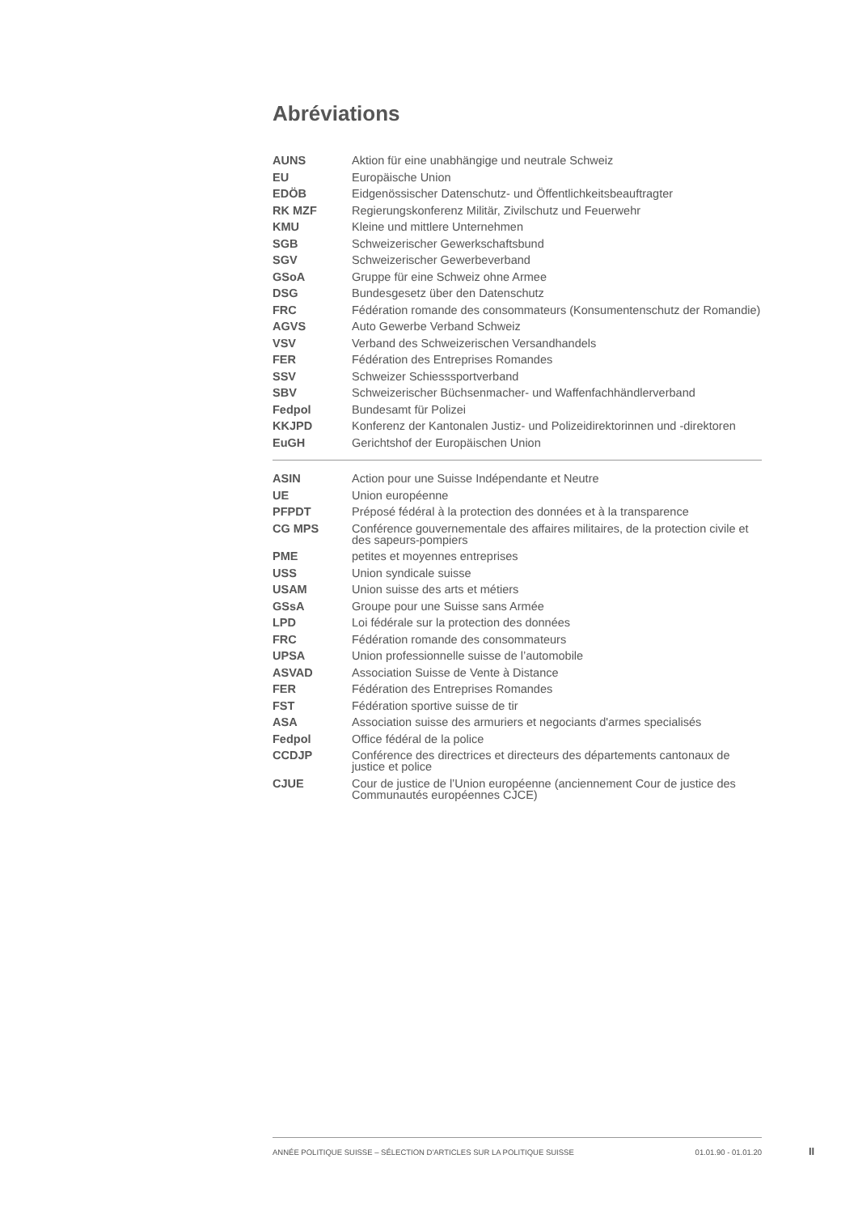Abréviations
| AUNS | Aktion für eine unabhängige und neutrale Schweiz |
| EU | Europäische Union |
| EDÖB | Eidgenössischer Datenschutz- und Öffentlichkeitsbeauftragter |
| RK MZF | Regierungskonferenz Militär, Zivilschutz und Feuerwehr |
| KMU | Kleine und mittlere Unternehmen |
| SGB | Schweizerischer Gewerkschaftsbund |
| SGV | Schweizerischer Gewerbeverband |
| GSoA | Gruppe für eine Schweiz ohne Armee |
| DSG | Bundesgesetz über den Datenschutz |
| FRC | Fédération romande des consommateurs (Konsumentenschutz der Romandie) |
| AGVS | Auto Gewerbe Verband Schweiz |
| VSV | Verband des Schweizerischen Versandhandels |
| FER | Fédération des Entreprises Romandes |
| SSV | Schweizer Schiesssportverband |
| SBV | Schweizerischer Büchsenmacher- und Waffenfachhändlerverband |
| Fedpol | Bundesamt für Polizei |
| KKJPD | Konferenz der Kantonalen Justiz- und Polizeidirektorinnen und -direktoren |
| EuGH | Gerichtshof der Europäischen Union |
| ASIN | Action pour une Suisse Indépendante et Neutre |
| UE | Union européenne |
| PFPDT | Préposé fédéral à la protection des données et à la transparence |
| CG MPS | Conférence gouvernementale des affaires militaires, de la protection civile et des sapeurs-pompiers |
| PME | petites et moyennes entreprises |
| USS | Union syndicale suisse |
| USAM | Union suisse des arts et métiers |
| GSsA | Groupe pour une Suisse sans Armée |
| LPD | Loi fédérale sur la protection des données |
| FRC | Fédération romande des consommateurs |
| UPSA | Union professionnelle suisse de l’automobile |
| ASVAD | Association Suisse de Vente à Distance |
| FER | Fédération des Entreprises Romandes |
| FST | Fédération sportive suisse de tir |
| ASA | Association suisse des armuriers et negociants d'armes specialisés |
| Fedpol | Office fédéral de la police |
| CCDJP | Conférence des directrices et directeurs des départements cantonaux de justice et police |
| CJUE | Cour de justice de l’Union européenne (anciennement Cour de justice des Communautés européennes CJCE) |
ANNÉE POLITIQUE SUISSE – SÉLECTION D'ARTICLES SUR LA POLITIQUE SUISSE 01.01.90 - 01.01.20
II